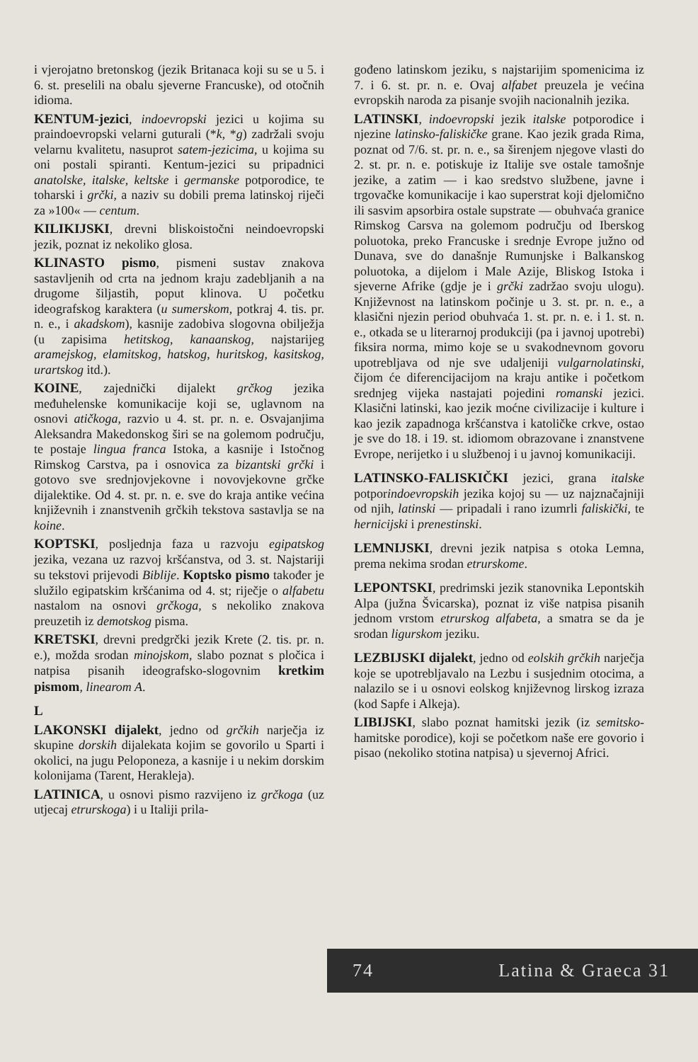i vjerojatno bretonskog (jezik Britanaca koji su se u 5. i 6. st. preselili na obalu sjeverne Francuske), od otočnih idioma.
KENTUM-jezici, indoevropski jezici u kojima su praindoevropski velarni guturali (*k, *g) zadržali svoju velarnu kvalitetu, nasuprot satem-jezicima, u kojima su oni postali spiranti. Kentum-jezici su pripadnici anatolske, italske, keltske i germanske potporodice, te toharski i grčki, a naziv su dobili prema latinskoj riječi za »100« — centum.
KILIKIJSKI, drevni bliskoistočni neindoevropski jezik, poznat iz nekoliko glosa.
KLINASTO pismo, pismeni sustav znakova sastavljenih od crta na jednom kraju zadebljanih a na drugome šiljastih, poput klinova. U početku ideografskog karaktera (u sumerskom, potkraj 4. tis. pr. n. e., i akadskom), kasnije zadobiva slogovna obilježja (u zapisima hetitskog, kanaanskog, najstarijeg aramejskog, elamitskog, hatskog, huritskog, kasitskog, urartskog itd.).
KOINE, zajednički dijalekt grčkog jezika međuhelenske komunikacije koji se, uglavnom na osnovi atičkoga, razvio u 4. st. pr. n. e. Osvajanjima Aleksandra Makedonskog širi se na golemom području, te postaje lingua franca Istoka, a kasnije i Istočnog Rimskog Carstva, pa i osnovica za bizantski grčki i gotovo sve srednjovjekovne i novovjekovne grčke dijalektike. Od 4. st. pr. n. e. sve do kraja antike većina književnih i znanstvenih grčkih tekstova sastavlja se na koine.
KOPTSKI, posljednja faza u razvoju egipatskog jezika, vezana uz razvoj kršćanstva, od 3. st. Najstariji su tekstovi prijevodi Biblije. Koptsko pismo također je služilo egipatskim kršćanima od 4. st; riječje o alfabetu nastalom na osnovi grčkoga, s nekoliko znakova preuzetih iz demotskog pisma.
KRETSKI, drevni predgrčki jezik Krete (2. tis. pr. n. e.), možda srodan minojskom, slabo poznat s pločica i natpisa pisanih ideografsko-slogovnim kretkim pismom, linearom A.
L
LAKONSKI dijalekt, jedno od grčkih narječja iz skupine dorskih dijalekata kojim se govorilo u Sparti i okolici, na jugu Peloponeza, a kasnije i u nekim dorskim kolonijama (Tarent, Herakleja).
LATINICA, u osnovi pismo razvijeno iz grčkoga (uz utjecaj etrurskoga) i u Italiji prila-
gođeno latinskom jeziku, s najstarijim spomenicima iz 7. i 6. st. pr. n. e. Ovaj alfabet preuzela je većina evropskih naroda za pisanje svojih nacionalnih jezika.
LATINSKI, indoevropski jezik italske potporodice i njezine latinsko-faliskičke grane. Kao jezik grada Rima, poznat od 7/6. st. pr. n. e., sa širenjem njegove vlasti do 2. st. pr. n. e. potiskuje iz Italije sve ostale tamošnje jezike, a zatim — i kao sredstvo službene, javne i trgovačke komunikacije i kao superstrat koji djelomično ili sasvim apsorbira ostale supstrate — obuhvaća granice Rimskog Carsva na golemom području od Iberskog poluotoka, preko Francuske i srednje Evrope južno od Dunava, sve do današnje Rumunjske i Balkanskog poluotoka, a dijelom i Male Azije, Bliskog Istoka i sjeverne Afrike (gdje je i grčki zadržao svoju ulogu). Književnost na latinskom počinje u 3. st. pr. n. e., a klasični njezin period obuhvaća 1. st. pr. n. e. i 1. st. n. e., otkada se u literarnoj produkciji (pa i javnoj upotrebi) fiksira norma, mimo koje se u svakodnevnom govoru upotrebljava od nje sve udaljeniji vulgarnolatinski, čijom će diferencijacijom na kraju antike i početkom srednjeg vijeka nastajati pojedini romanski jezici. Klasični latinski, kao jezik moćne civilizacije i kulture i kao jezik zapadnoga kršćanstva i katoličke crkve, ostao je sve do 18. i 19. st. idiomom obrazovane i znanstvene Evrope, nerijetko i u službenoj i u javnoj komunikaciji.
LATINSKO-FALISKIČKI jezici, grana italske potporindoevropskih jezika kojoj su — uz najznačajniji od njih, latinski — pripadali i rano izumrli faliskički, te hernicijski i prenestinski.
LEMNIJSKI, drevni jezik natpisa s otoka Lemna, prema nekima srodan etrurskome.
LEPONTSKI, predrimski jezik stanovnika Lepontskih Alpa (južna Švicarska), poznat iz više natpisa pisanih jednom vrstom etrurskog alfabeta, a smatra se da je srodan ligurskom jeziku.
LEZBIJSKI dijalekt, jedno od eolskih grčkih narječja koje se upotrebljavalo na Lezbu i susjednim otocima, a nalazilo se i u osnovi eolskog književnog lirskog izraza (kod Sapfe i Alkeja).
LIBIJSKI, slabo poznat hamitski jezik (iz semitsko-hamitske porodice), koji se početkom naše ere govorio i pisao (nekoliko stotina natpisa) u sjevernoj Africi.
74 Latina & Graeca 31